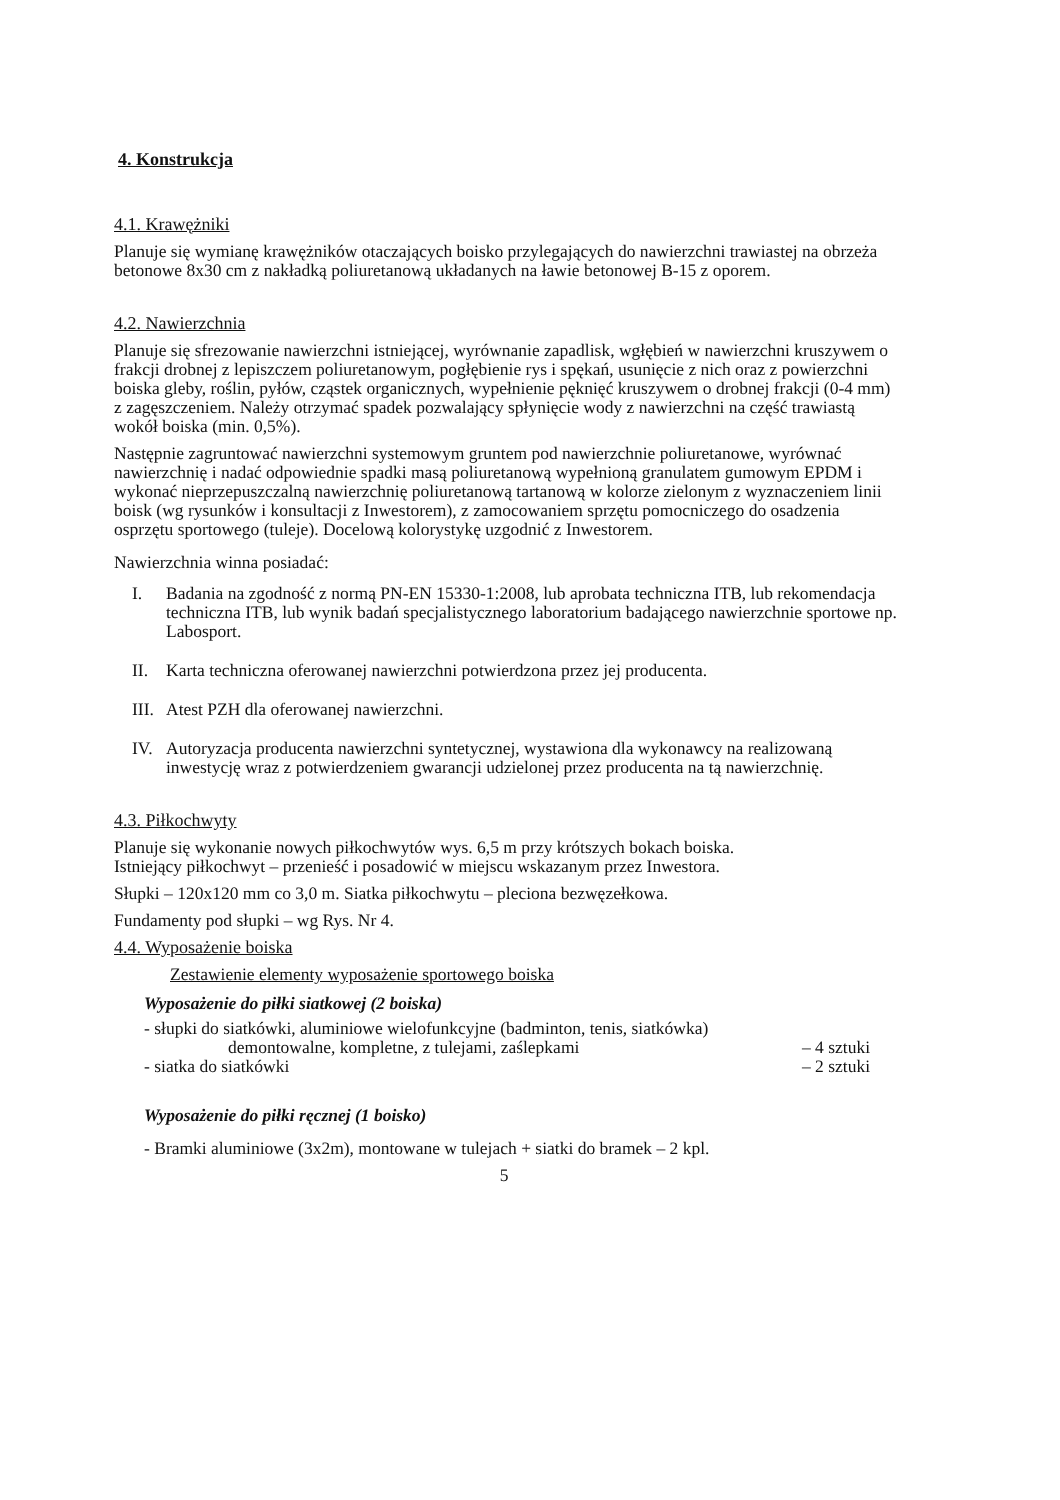4. Konstrukcja
4.1. Krawężniki
Planuje się wymianę krawężników otaczających boisko przylegających do nawierzchni trawiastej na obrzeża betonowe 8x30 cm z nakładką poliuretanową układanych na ławie betonowej B-15 z oporem.
4.2. Nawierzchnia
Planuje się sfrezowanie nawierzchni istniejącej, wyrównanie zapadlisk, wgłębień w nawierzchni kruszywem o frakcji drobnej z lepiszczem poliuretanowym, pogłębienie rys i spękań, usunięcie z nich oraz z powierzchni boiska gleby, roślin, pyłów, cząstek organicznych, wypełnienie pęknięć kruszywem o drobnej frakcji (0-4 mm) z zagęszczeniem. Należy otrzymać spadek pozwalający spłynięcie wody z nawierzchni na część trawiastą wokół boiska (min. 0,5%).
Następnie zagruntować nawierzchni systemowym gruntem pod nawierzchnie poliuretanowe, wyrównać nawierzchnię i nadać odpowiednie spadki masą poliuretanową wypełnioną granulatem gumowym EPDM i wykonać nieprzepuszczalną nawierzchnię poliuretanową tartanową w kolorze zielonym z wyznaczeniem linii boisk (wg rysunków i konsultacji z Inwestorem), z zamocowaniem sprzętu pomocniczego do osadzenia osprzętu sportowego (tuleje). Docelową kolorystykę uzgodnić z Inwestorem.
Nawierzchnia winna posiadać:
I. Badania na zgodność z normą PN-EN 15330-1:2008, lub aprobata techniczna ITB, lub rekomendacja techniczna ITB, lub wynik badań specjalistycznego laboratorium badającego nawierzchnie sportowe np. Labosport.
II. Karta techniczna oferowanej nawierzchni potwierdzona przez jej producenta.
III. Atest PZH dla oferowanej nawierzchni.
IV. Autoryzacja producenta nawierzchni syntetycznej, wystawiona dla wykonawcy na realizowaną inwestycję wraz z potwierdzeniem gwarancji udzielonej przez producenta na tą nawierzchnię.
4.3. Piłkochwyty
Planuje się wykonanie nowych piłkochwytów wys. 6,5 m przy krótszych bokach boiska.
Istniejący piłkochwyt – przenieść i posadowić w miejscu wskazanym przez Inwestora.
Słupki – 120x120 mm co 3,0 m. Siatka piłkochwytu – pleciona bezwęzełkowa.
Fundamenty pod słupki – wg Rys. Nr 4.
4.4. Wyposażenie boiska
Zestawienie elementy wyposażenie sportowego boiska
Wyposażenie do piłki siatkowej (2 boiska)
- słupki do siatkówki, aluminiowe wielofunkcyjne (badminton, tenis, siatkówka)
demontowalne, kompletne, z tulejami, zaślepkami – 4 sztuki
- siatka do siatkówki – 2 sztuki
Wyposażenie do piłki ręcznej (1 boisko)
- Bramki aluminiowe (3x2m), montowane w tulejach + siatki do bramek – 2 kpl.
5